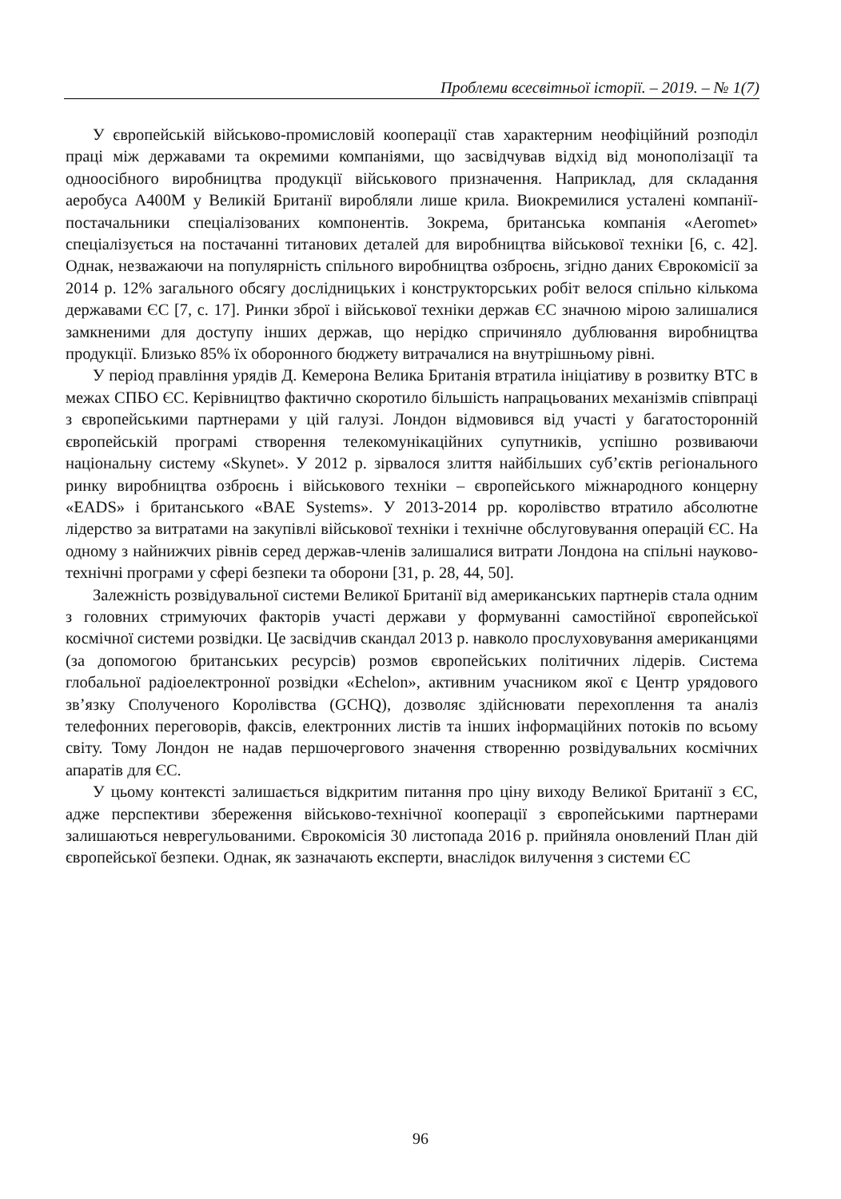Проблеми всесвітньої історії. – 2019. – № 1(7)
У європейській військово-промисловій кооперації став характерним неофіційний розподіл праці між державами та окремими компаніями, що засвідчував відхід від монополізації та одноосібного виробництва продукції військового призначення. Наприклад, для складання аеробуса A400M у Великій Британії виробляли лише крила. Виокремилися усталені компанії-постачальники спеціалізованих компонентів. Зокрема, британська компанія «Aeromet» спеціалізується на постачанні титанових деталей для виробництва військової техніки [6, с. 42]. Однак, незважаючи на популярність спільного виробництва озброєнь, згідно даних Єврокомісії за 2014 р. 12% загального обсягу дослідницьких і конструкторських робіт велося спільно кількома державами ЄС [7, с. 17]. Ринки зброї і військової техніки держав ЄС значною мірою залишалися замкненими для доступу інших держав, що нерідко спричиняло дублювання виробництва продукції. Близько 85% їх оборонного бюджету витрачалися на внутрішньому рівні.
У період правління урядів Д. Кемерона Велика Британія втратила ініціативу в розвитку ВТС в межах СПБО ЄС. Керівництво фактично скоротило більшість напрацьованих механізмів співпраці з європейськими партнерами у цій галузі. Лондон відмовився від участі у багатосторонній європейській програмі створення телекомунікаційних супутників, успішно розвиваючи національну систему «Skynet». У 2012 р. зірвалося злиття найбільших суб’єктів регіонального ринку виробництва озброєнь і військового техніки – європейського міжнародного концерну «EADS» і британського «BAE Systems». У 2013-2014 рр. королівство втратило абсолютне лідерство за витратами на закупівлі військової техніки і технічне обслуговування операцій ЄС. На одному з найнижчих рівнів серед держав-членів залишалися витрати Лондона на спільні науково-технічні програми у сфері безпеки та оборони [31, p. 28, 44, 50].
Залежність розвідувальної системи Великої Британії від американських партнерів стала одним з головних стримуючих факторів участі держави у формуванні самостійної європейської космічної системи розвідки. Це засвідчив скандал 2013 р. навколо прослуховування американцями (за допомогою британських ресурсів) розмов європейських політичних лідерів. Система глобальної радіоелектронної розвідки «Echelon», активним учасником якої є Центр урядового зв’язку Сполученого Королівства (GCHQ), дозволяє здійснювати перехоплення та аналіз телефонних переговорів, факсів, електронних листів та інших інформаційних потоків по всьому світу. Тому Лондон не надав першочергового значення створенню розвідувальних космічних апаратів для ЄС.
У цьому контексті залишається відкритим питання про ціну виходу Великої Британії з ЄС, адже перспективи збереження військово-технічної кооперації з європейськими партнерами залишаються неврегульованими. Єврокомісія 30 листопада 2016 р. прийняла оновлений План дій європейської безпеки. Однак, як зазначають експерти, внаслідок вилучення з системи ЄС
96